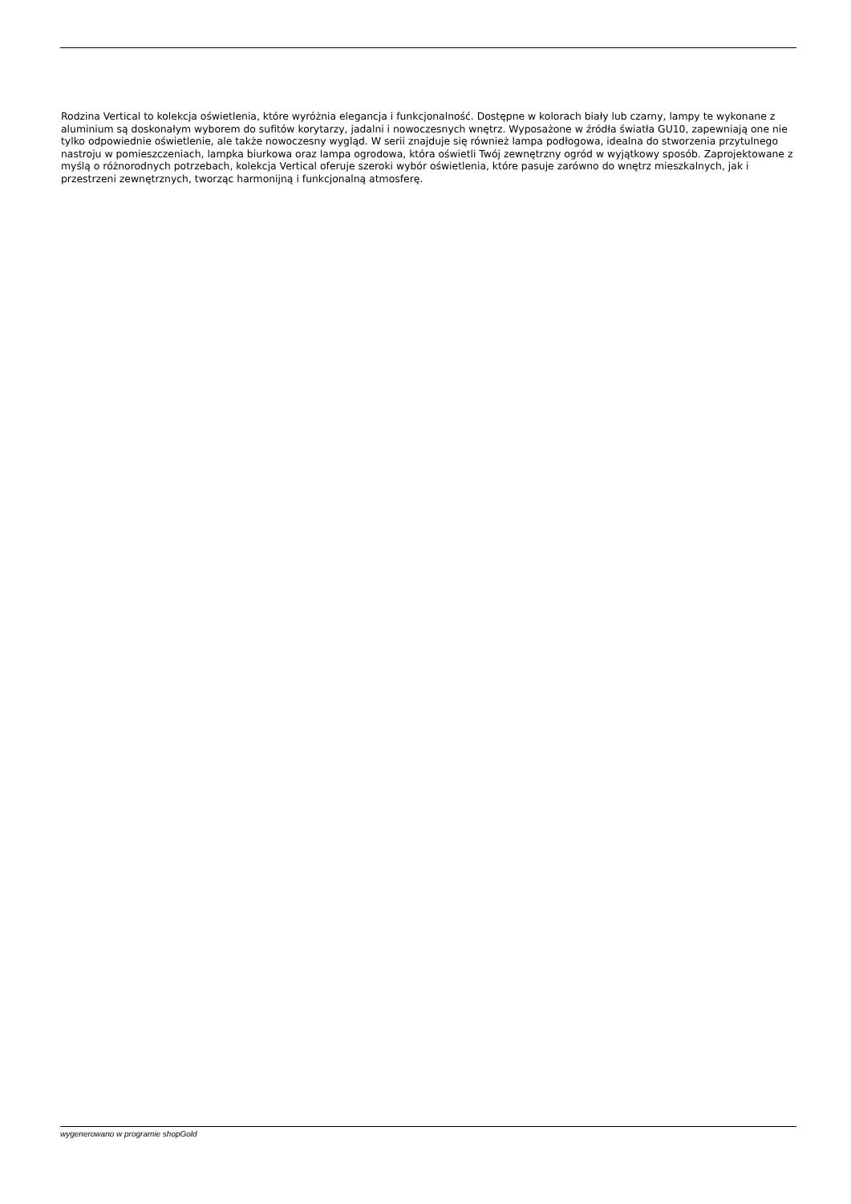Rodzina Vertical to kolekcja oświetlenia, które wyróżnia elegancja i funkcjonalność. Dostępne w kolorach biały lub czarny, lampy te wykonane z aluminium są doskonałym wyborem do sufitów korytarzy, jadalni i nowoczesnych wnętrz. Wyposażone w źródła światła GU10, zapewniają one nie tylko odpowiednie oświetlenie, ale także nowoczesny wygląd. W serii znajduje się również lampa podłogowa, idealna do stworzenia przytulnego nastroju w pomieszczeniach, lampka biurkowa oraz lampa ogrodowa, która oświetli Twój zewnętrzny ogród w wyjątkowy sposób. Zaprojektowane z myślą o różnorodnych potrzebach, kolekcja Vertical oferuje szeroki wybór oświetlenia, które pasuje zarówno do wnętrz mieszkalnych, jak i przestrzeni zewnętrznych, tworząc harmonijną i funkcjonalną atmosferę.
wygenerowano w programie shopGold